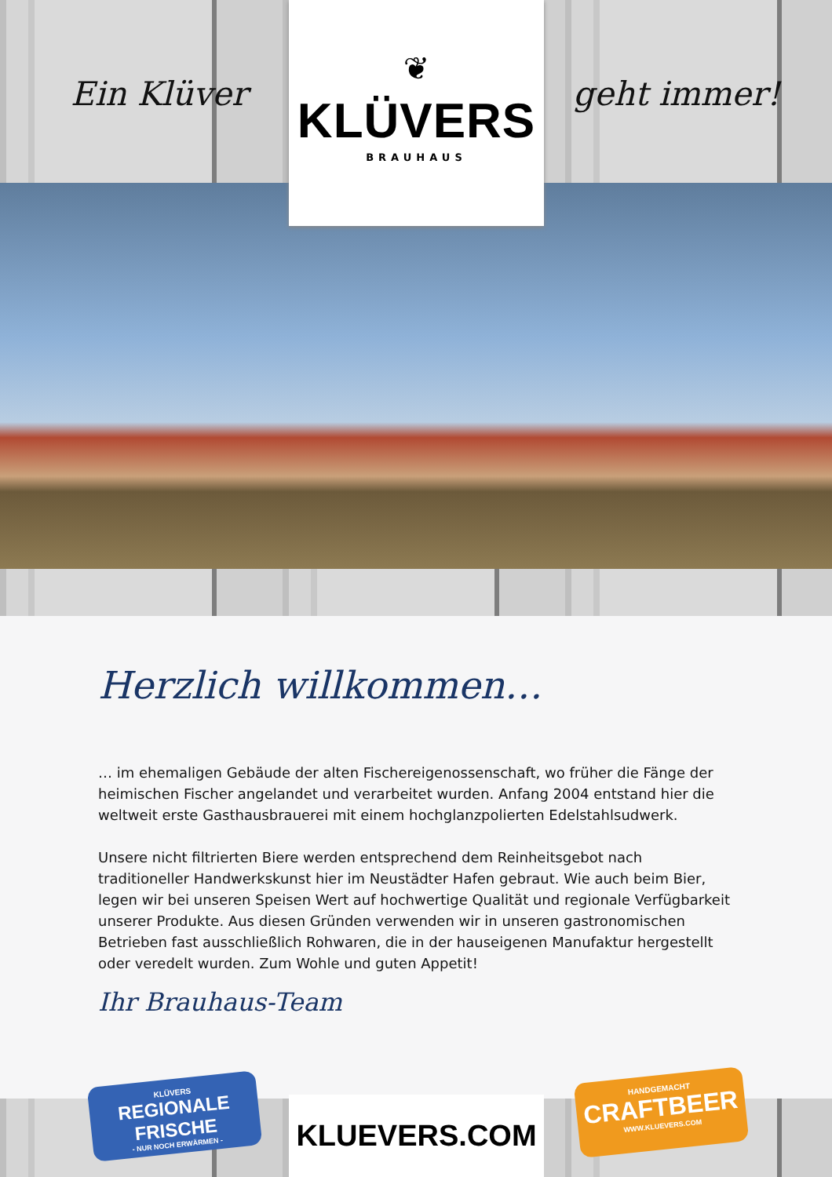Ein Klüver
❦
KLÜVERS
BRAUHAUS
geht immer!
Herzlich willkommen…
… im ehemaligen Gebäude der alten Fischereigenossenschaft, wo früher die Fänge der heimischen Fischer angelandet und verarbeitet wurden. Anfang 2004 entstand hier die weltweit erste Gasthausbrauerei mit einem hochglanzpolierten Edelstahlsudwerk.
Unsere nicht filtrierten Biere werden entsprechend dem Reinheitsgebot nach traditioneller Handwerkskunst hier im Neustädter Hafen gebraut. Wie auch beim Bier, legen wir bei unseren Speisen Wert auf hochwertige Qualität und regionale Verfügbarkeit unserer Produkte. Aus diesen Gründen verwenden wir in unseren gastronomischen Betrieben fast ausschließlich Rohwaren, die in der hauseigenen Manufaktur hergestellt oder veredelt wurden. Zum Wohle und guten Appetit!
Ihr Brauhaus-Team
KLÜVERS
REGIONALE FRISCHE
- NUR NOCH ERWÄRMEN -
KLUEVERS.COM
HANDGEMACHT
CRAFTBEER
WWW.KLUEVERS.COM